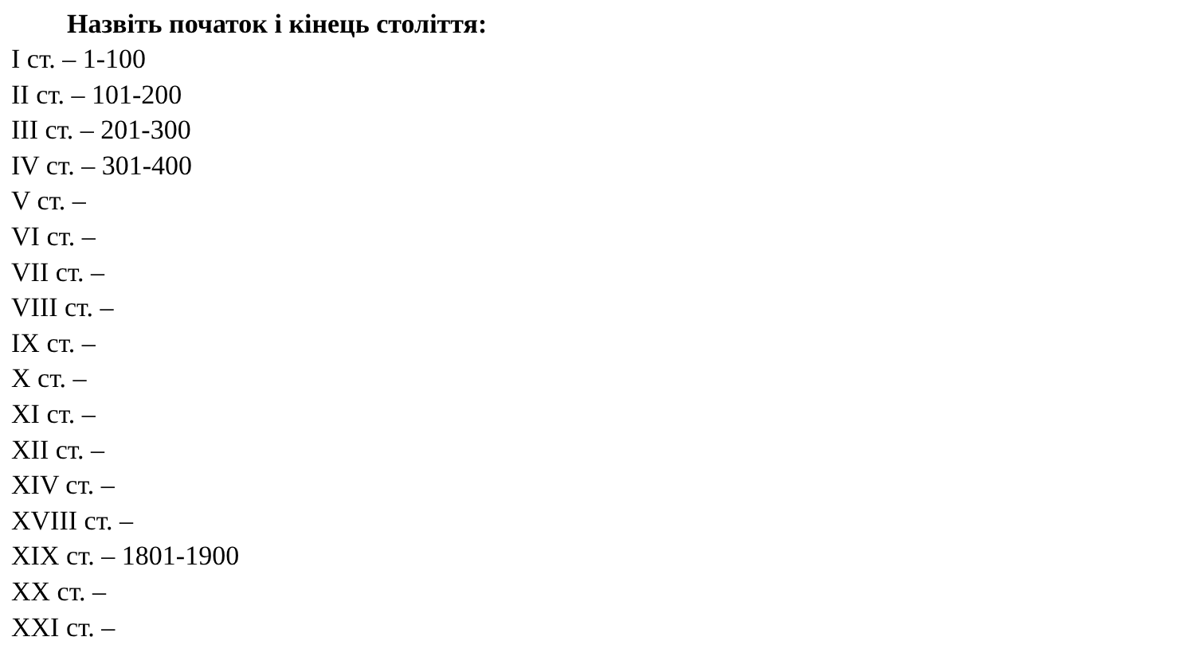Назвіть початок і кінець століття:
I ст. – 1-100
II ст. – 101-200
III ст. – 201-300
IV ст. – 301-400
V ст. –
VI ст. –
VII ст. –
VIII ст. –
IX ст. –
X ст. –
XI ст. –
XII ст. –
XIV ст. –
XVIII ст. –
XIX ст. – 1801-1900
XX ст. –
XXI ст. –